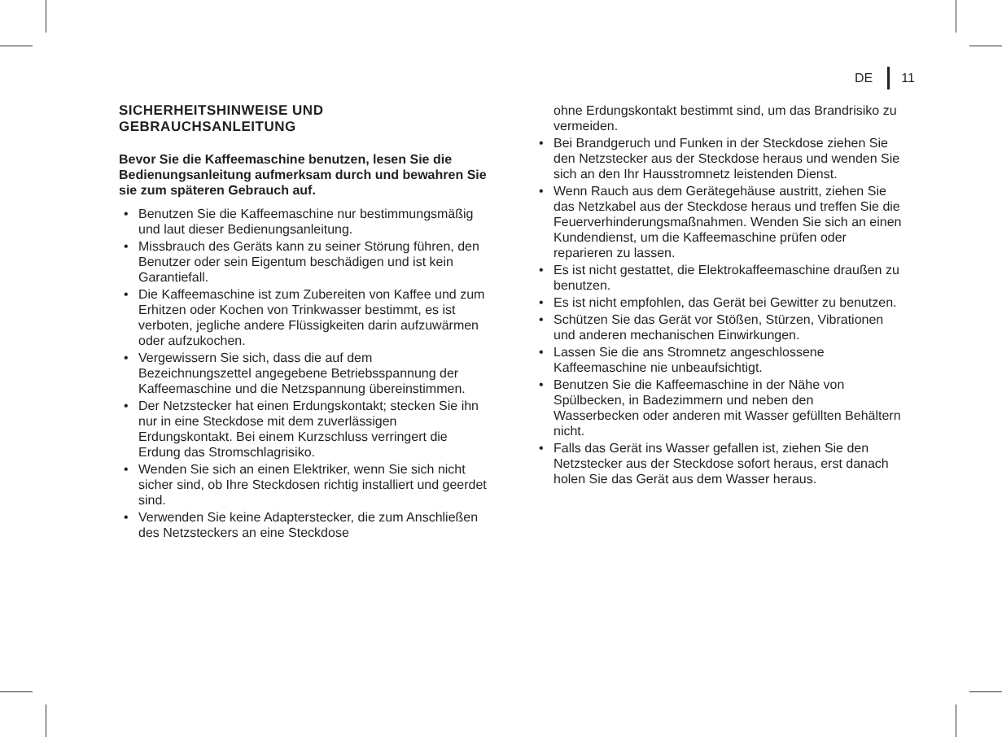DE 11
SICHERHEITSHINWEISE UND GEBRAUCHSANLEITUNG
Bevor Sie die Kaffeemaschine benutzen, lesen Sie die Bedienungsanleitung aufmerksam durch und bewahren Sie sie zum späteren Gebrauch auf.
• Benutzen Sie die Kaffeemaschine nur bestimmungsmäßig und laut dieser Bedienungsanleitung.
• Missbrauch des Geräts kann zu seiner Störung führen, den Benutzer oder sein Eigentum beschädigen und ist kein Garantiefall.
• Die Kaffeemaschine ist zum Zubereiten von Kaffee und zum Erhitzen oder Kochen von Trinkwasser bestimmt, es ist verboten, jegliche andere Flüssigkeiten darin aufzuwärmen oder aufzukochen.
• Vergewissern Sie sich, dass die auf dem Bezeichnungszettel angegebene Betriebsspannung der Kaffeemaschine und die Netzspannung übereinstimmen.
• Der Netzstecker hat einen Erdungskontakt; stecken Sie ihn nur in eine Steckdose mit dem zuverlässigen Erdungskontakt. Bei einem Kurzschluss verringert die Erdung das Stromschlagrisiko.
• Wenden Sie sich an einen Elektriker, wenn Sie sich nicht sicher sind, ob Ihre Steckdosen richtig installiert und geerdet sind.
• Verwenden Sie keine Adapterstecker, die zum Anschließen des Netzsteckers an eine Steckdose
ohne Erdungskontakt bestimmt sind, um das Brandrisiko zu vermeiden.
• Bei Brandgeruch und Funken in der Steckdose ziehen Sie den Netzstecker aus der Steckdose heraus und wenden Sie sich an den Ihr Hausstromnetz leistenden Dienst.
• Wenn Rauch aus dem Gerätegehäuse austritt, ziehen Sie das Netzkabel aus der Steckdose heraus und treffen Sie die Feuerverhinderungsmaßnahmen. Wenden Sie sich an einen Kundendienst, um die Kaffeemaschine prüfen oder reparieren zu lassen.
• Es ist nicht gestattet, die Elektrokaffeemaschine draußen zu benutzen.
• Es ist nicht empfohlen, das Gerät bei Gewitter zu benutzen.
• Schützen Sie das Gerät vor Stößen, Stürzen, Vibrationen und anderen mechanischen Einwirkungen.
• Lassen Sie die ans Stromnetz angeschlossene Kaffeemaschine nie unbeaufsichtigt.
• Benutzen Sie die Kaffeemaschine in der Nähe von Spülbecken, in Badezimmern und neben den Wasserbecken oder anderen mit Wasser gefüllten Behältern nicht.
• Falls das Gerät ins Wasser gefallen ist, ziehen Sie den Netzstecker aus der Steckdose sofort heraus, erst danach holen Sie das Gerät aus dem Wasser heraus.